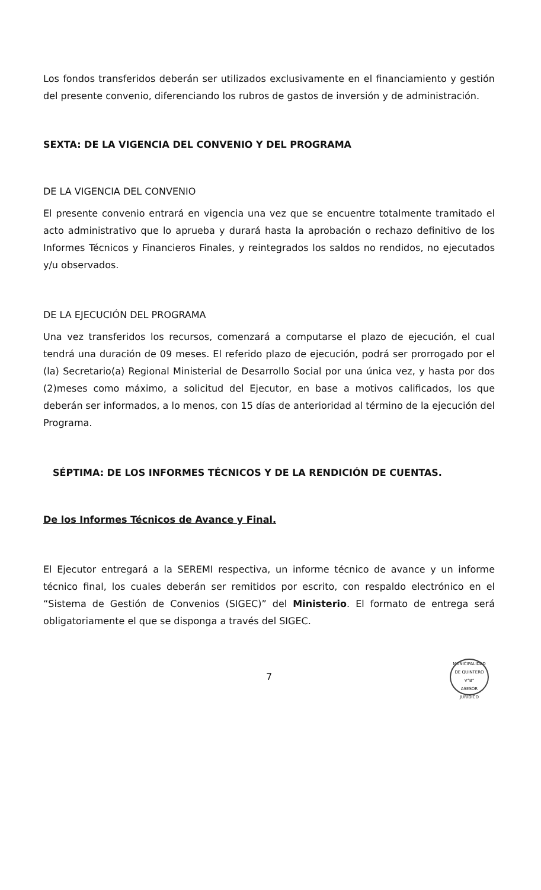Los fondos transferidos deberán ser utilizados exclusivamente en el financiamiento y gestión del presente convenio, diferenciando los rubros de gastos de inversión y de administración.
SEXTA: DE LA VIGENCIA DEL CONVENIO Y DEL PROGRAMA
DE LA VIGENCIA DEL CONVENIO
El presente convenio entrará en vigencia una vez que se encuentre totalmente tramitado el acto administrativo que lo aprueba y durará hasta la aprobación o rechazo definitivo de los Informes Técnicos y Financieros Finales, y reintegrados los saldos no rendidos, no ejecutados y/u observados.
DE LA EJECUCIÓN DEL PROGRAMA
Una vez transferidos los recursos, comenzará a computarse el plazo de ejecución, el cual tendrá una duración de 09 meses. El referido plazo de ejecución, podrá ser prorrogado por el (la) Secretario(a) Regional Ministerial de Desarrollo Social por una única vez, y hasta por dos (2)meses como máximo, a solicitud del Ejecutor, en base a motivos calificados, los que deberán ser informados, a lo menos, con 15 días de anterioridad al término de la ejecución del Programa.
SÉPTIMA: DE LOS INFORMES TÉCNICOS Y DE LA RENDICIÓN DE CUENTAS.
De los Informes Técnicos de Avance y Final.
El Ejecutor entregará a la SEREMI respectiva, un informe técnico de avance y un informe técnico final, los cuales deberán ser remitidos por escrito, con respaldo electrónico en el “Sistema de Gestión de Convenios (SIGEC)” del Ministerio. El formato de entrega será obligatoriamente el que se disponga a través del SIGEC.
7
MUNICIPALIDAD DE QUINTERO
V°B°
ASESOR JURIDICO